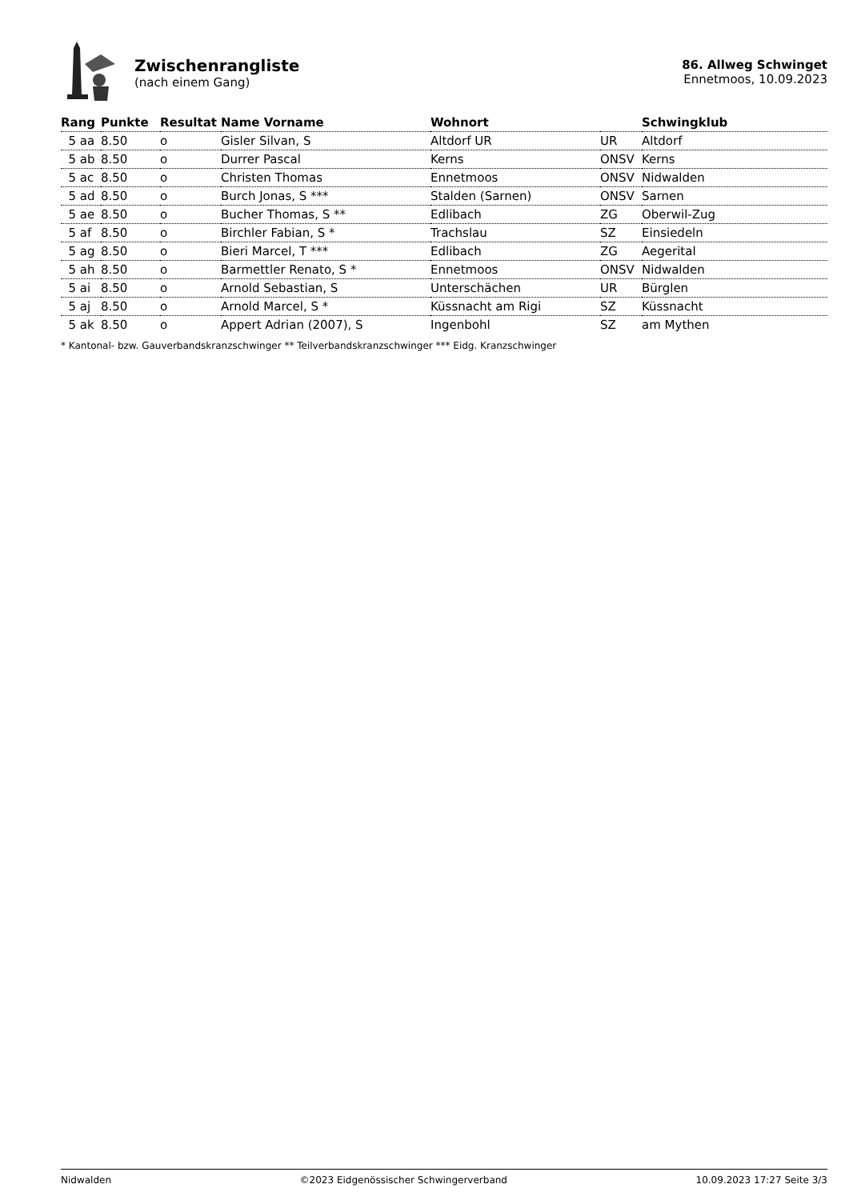Zwischenrangliste
(nach einem Gang)
86. Allweg Schwinget
Ennetmoos, 10.09.2023
| Rang | Punkte | Resultat | Name Vorname | Wohnort | | Schwingklub |
| --- | --- | --- | --- | --- | --- | --- |
| 5 aa | 8.50 | o | Gisler Silvan, S | Altdorf UR | UR | Altdorf |
| 5 ab | 8.50 | o | Durrer Pascal | Kerns | ONSV | Kerns |
| 5 ac | 8.50 | o | Christen Thomas | Ennetmoos | ONSV | Nidwalden |
| 5 ad | 8.50 | o | Burch Jonas, S *** | Stalden (Sarnen) | ONSV | Sarnen |
| 5 ae | 8.50 | o | Bucher Thomas, S ** | Edlibach | ZG | Oberwil-Zug |
| 5 af | 8.50 | o | Birchler Fabian, S * | Trachslau | SZ | Einsiedeln |
| 5 ag | 8.50 | o | Bieri Marcel, T *** | Edlibach | ZG | Aegerital |
| 5 ah | 8.50 | o | Barmettler Renato, S * | Ennetmoos | ONSV | Nidwalden |
| 5 ai | 8.50 | o | Arnold Sebastian, S | Unterschächen | UR | Bürglen |
| 5 aj | 8.50 | o | Arnold Marcel, S * | Küssnacht am Rigi | SZ | Küssnacht |
| 5 ak | 8.50 | o | Appert Adrian (2007), S | Ingenbohl | SZ | am Mythen |
* Kantonal- bzw. Gauverbandskranzschwinger ** Teilverbandskranzschwinger *** Eidg. Kranzschwinger
Nidwalden ©2023 Eidgenössischer Schwingerverband 10.09.2023 17:27 Seite 3/3